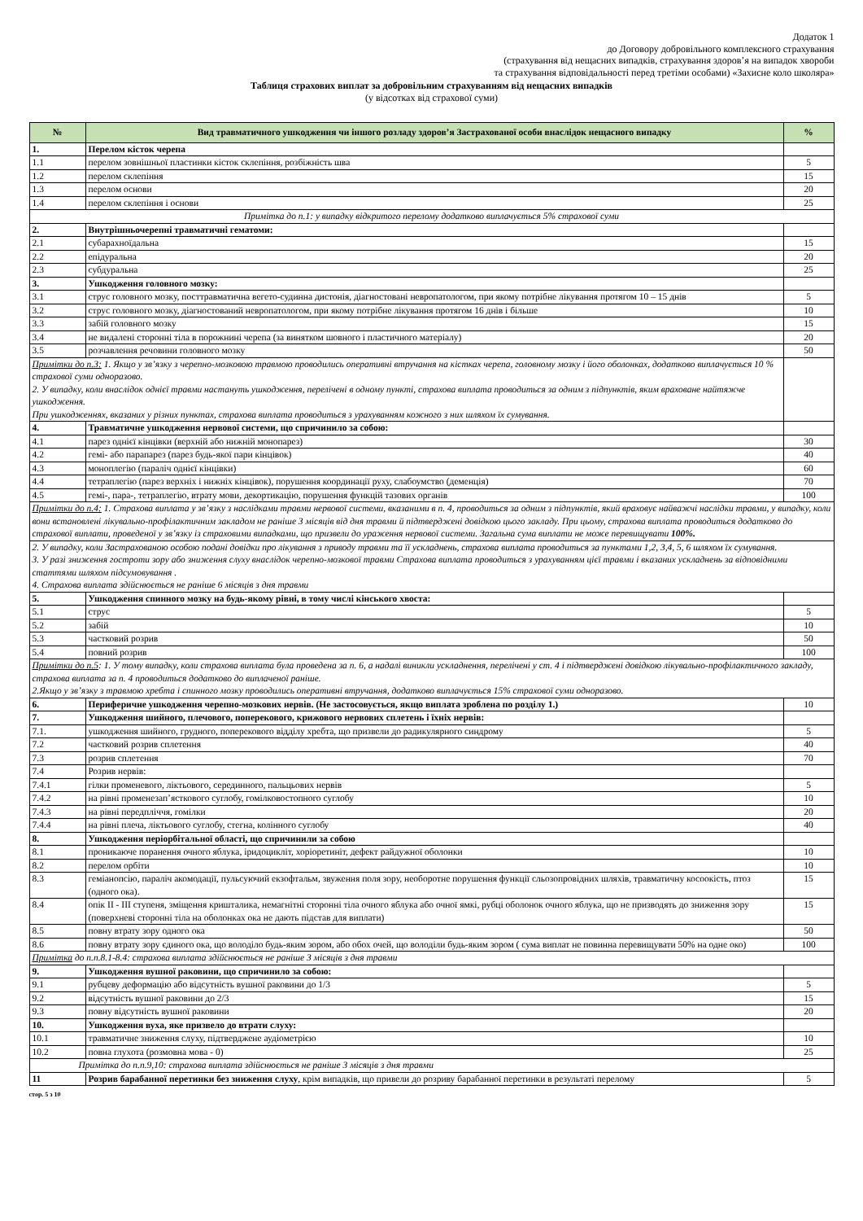Додаток 1
до Договору добровільного комплексного страхування
(страхування від нещасних випадків, страхування здоров’я на випадок хвороби
та страхування відповідальності перед третіми особами) «Захисне коло школяра»
Таблиця страхових виплат за добровільним страхуванням від нещасних випадків
(у відсотках від страхової суми)
| № | Вид травматичного ушкодження чи іншого розладу здоров’я Застрахованої особи внаслідок нещасного випадку | % |
| --- | --- | --- |
| 1. | Перелом кісток черепа | |
| 1.1 | перелом зовнішньої пластинки кісток склепіння, розбіжність шва | 5 |
| 1.2 | перелом склепіння | 15 |
| 1.3 | перелом основи | 20 |
| 1.4 | перелом склепіння і основи | 25 |
| Примітка до п.1: у випадку відкритого перелому додатково виплачується 5% страхової суми | | |
| 2. | Внутрішньочерепні травматичні гематоми: | |
| 2.1 | субарахноїдальна | 15 |
| 2.2 | епідуральна | 20 |
| 2.3 | субдуральна | 25 |
| 3. | Ушкодження головного мозку: | |
| 3.1 | струс головного мозку, посттравматична вегето-судинна дистонія, діагностовані невропатологом, при якому потрібне лікування протягом 10 – 15 днів | 5 |
| 3.2 | струс головного мозку, діагностований невропатологом, при якому потрібне лікування протягом 16 днів і більше | 10 |
| 3.3 | забій головного мозку | 15 |
| 3.4 | не видалені сторонні тіла в порожнині черепа (за винятком шовного і пластичного матеріалу) | 20 |
| 3.5 | розчавлення речовини головного мозку | 50 |
| Примітки до п.3: 1. Якщо у зв’язку з черепно-мозковою травмою проводились оперативні втручання на кістках черепа, головному мозку і його оболонках, додатково виплачується 10 % страхової суми одноразово. 2. У випадку, коли внаслідок однієї травми настануть ушкодження, перелічені в одному пункті, страхова виплата проводиться за одним з підпунктів, яким враховане найтяжче ушкодження. При ушкодженнях, вказаних у різних пунктах, страхова виплата проводиться з урахуванням кожного з них шляхом їх сумування. | | |
| 4. | Травматичне ушкодження нервової системи, що спричинило за собою: | |
| 4.1 | парез однієї кінцівки (верхній або нижній монопарез) | 30 |
| 4.2 | гемі- або парапарез (парез будь-якої пари кінцівок) | 40 |
| 4.3 | моноплегію (параліч однієї кінцівки) | 60 |
| 4.4 | тетраплегію (парез верхніх і нижніх кінцівок), порушення координації руху, слабоумство (деменція) | 70 |
| 4.5 | гемі-, пара-, тетраплегію, втрату мови, декортикацію, порушення функцій тазових органів | 100 |
| Примітки до п.4: 1. Страхова виплата у зв’язку з наслідками травми нервової системи, вказаними в п. 4, проводиться за одним з підпунктів, який враховує найважчі наслідки травми, у випадку, коли вони встановлені лікувально-профілактичним закладом не раніше 3 місяців від дня травми й підтверджені довідкою цього закладу. При цьому, страхова виплата проводиться додатково до страхової виплати, проведеної у зв’язку із страховими випадками, що призвели до ураження нервової системи. Загальна сума виплати не може перевищувати 100%. | | |
| 2. У випадку, коли Застрахованою особою подані довідки про лікування з приводу травми та її ускладнень, страхова виплата проводиться за пунктами 1,2, 3,4, 5, 6 шляхом їх сумування. 3. У разі зниження гостроти зору або зниження слуху внаслідок черепно-мозкової травми Страхова виплата проводиться з урахуванням цієї травми і вказаних ускладнень за відповідними статтями шляхом підсумовування . 4. Страхова виплата здійснюється не раніше 6 місяців з дня травми | | |
| 5. | Ушкодження спинного мозку на будь-якому рівні, в тому числі кінського хвоста: | |
| 5.1 | струс | 5 |
| 5.2 | забій | 10 |
| 5.3 | частковий розрив | 50 |
| 5.4 | повний розрив | 100 |
| Примітки до п.5 : 1. У тому випадку, коли страхова виплата була проведена за п. 6, а надалі виникли ускладнення, перелічені у ст. 4 і підтверджені довідкою лікувально-профілактичного закладу, страхова виплата за п. 4 проводиться додатково до виплаченої раніше. 2.Якщо у зв’язку з травмою хребта і спинного мозку проводились оперативні втручання, додатково виплачується 15% страхової суми одноразово. | | |
| 6. | Периферичне ушкодження черепно-мозкових нервів. (Не застосовується, якщо виплата зроблена по розділу 1.) | 10 |
| 7. | Ушкодження шийного, плечового, поперекового, крижового нервових сплетень і їхніх нервів: | |
| 7.1. | ушкодження шийного, грудного, поперекового відділу хребта, що призвели до радикулярного синдрому | 5 |
| 7.2 | частковий розрив сплетення | 40 |
| 7.3 | розрив сплетення | 70 |
| 7.4 | Розрив нервів: | |
| 7.4.1 | гілки променевого, ліктьового, серединного, пальцьових нервів | 5 |
| 7.4.2 | на рівні променезап’ясткового суглобу, гомілковостопного суглобу | 10 |
| 7.4.3 | на рівні передпліччя, гомілки | 20 |
| 7.4.4 | на рівні плеча, ліктьового суглобу, стегна, колінного суглобу | 40 |
| 8. | Ушкодження періорбітальної області, що спричинили за собою | |
| 8.1 | проникаюче поранення очного яблука, іридоцикліт, хоріоретиніт, дефект райдужної оболонки | 10 |
| 8.2 | перелом орбіти | 10 |
| 8.3 | геміанопсію, параліч акомодації, пульсуючий екзофтальм, звуження поля зору, необоротне порушення функції сльозопровідних шляхів, травматичну косоокість, птоз (одного ока). | 15 |
| 8.4 | опік II - III ступеня, зміщення кришталика, немагнітні сторонні тіла очного яблука або очної ямкі, рубці оболонок очного яблука, що не призводять до зниження зору (поверхневі сторонні тіла на оболонках ока не дають підстав для виплати) | 15 |
| 8.5 | повну втрату зору одного ока | 50 |
| 8.6 | повну втрату зору єдиного ока, що володіло будь-яким зором, або обох очей, що володіли будь-яким зором ( сума виплат не повинна перевищувати 50% на одне око) | 100 |
| Примітка до п.п.8.1-8.4: страхова виплата здійснюється не раніше 3 місяців з дня травми | | |
| 9. | Ушкодження вушної раковини, що спричинило за собою: | |
| 9.1 | рубцеву деформацію або відсутність вушної раковини до 1/3 | 5 |
| 9.2 | відсутність вушної раковини до 2/3 | 15 |
| 9.3 | повну відсутність вушної раковини | 20 |
| 10. | Ушкодження вуха, яке призвело до втрати слуху: | |
| 10.1 | травматичне зниження слуху, підтверджене аудіометрією | 10 |
| 10.2 | повна глухота (розмовна мова - 0) | 25 |
| Примітка до п.п.9,10: страхова виплата здійснюється не раніше 3 місяців з дня травми | | |
| 11 | Розрив барабанної перетинки без зниження слуху , крім випадків, що привели до розриву барабанної перетинки в результаті перелому | 5 |
стор. 5 з 10